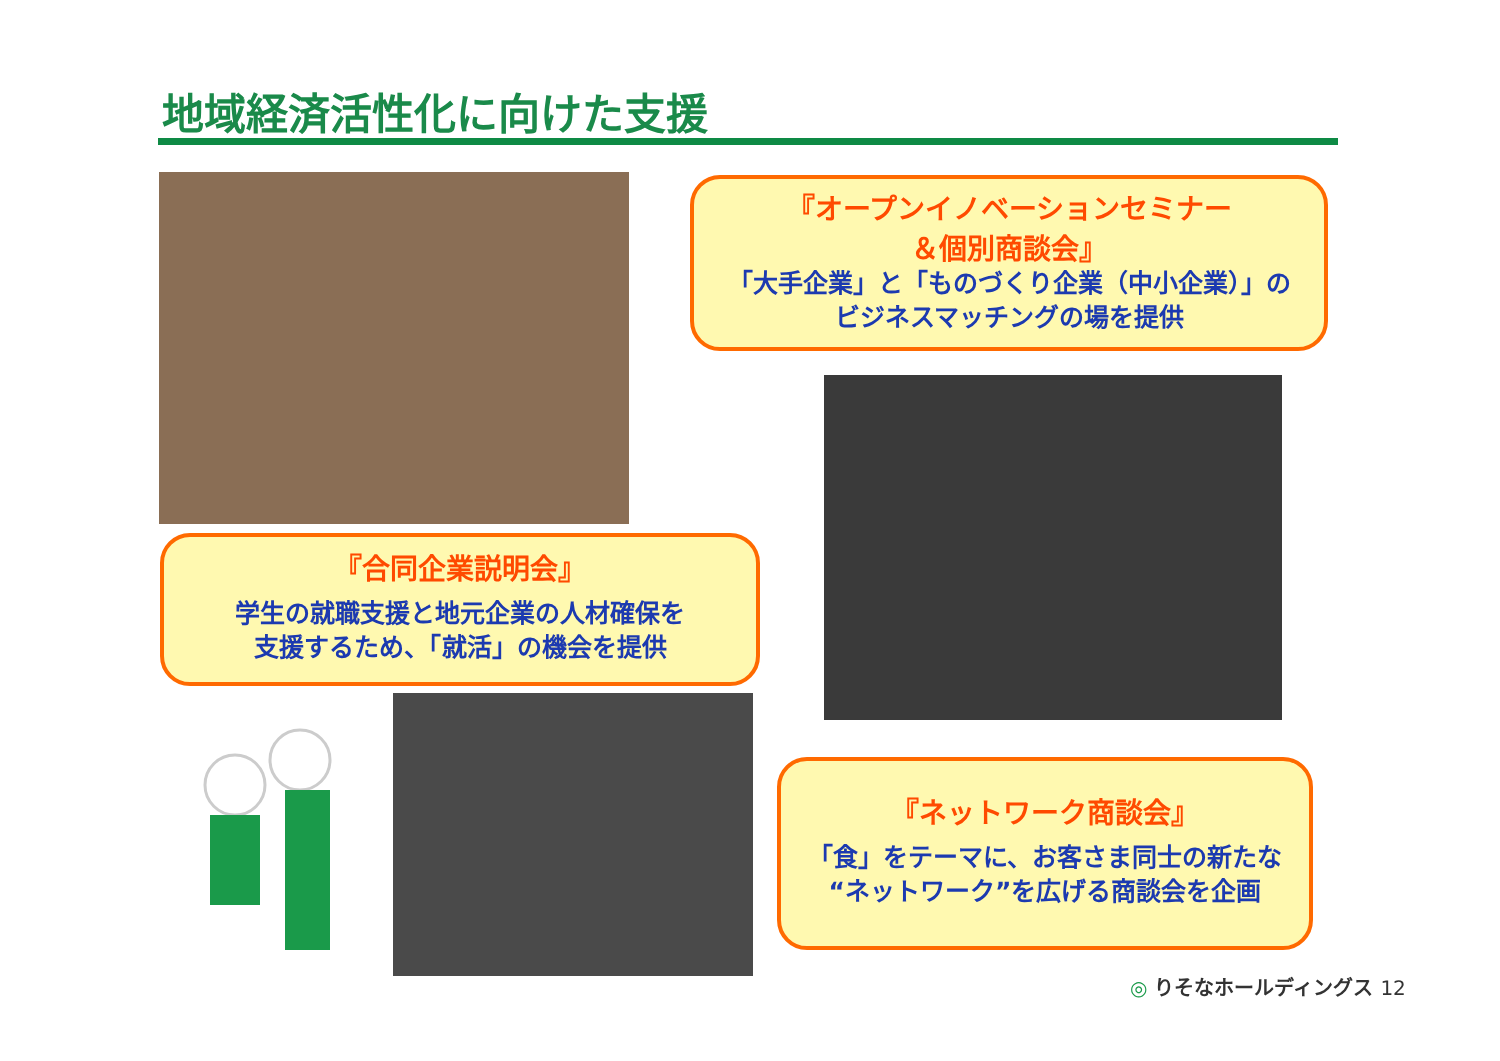地域経済活性化に向けた支援
『オープンイノベーションセミナー
＆個別商談会』
「大手企業」と「ものづくり企業（中小企業）」の
ビジネスマッチングの場を提供
『合同企業説明会』
学生の就職支援と地元企業の人材確保を
支援するため、「就活」の機会を提供
『ネットワーク商談会』
「食」をテーマに、お客さま同士の新たな
“ネットワーク”を広げる商談会を企画
◎ りそなホールディングス 12